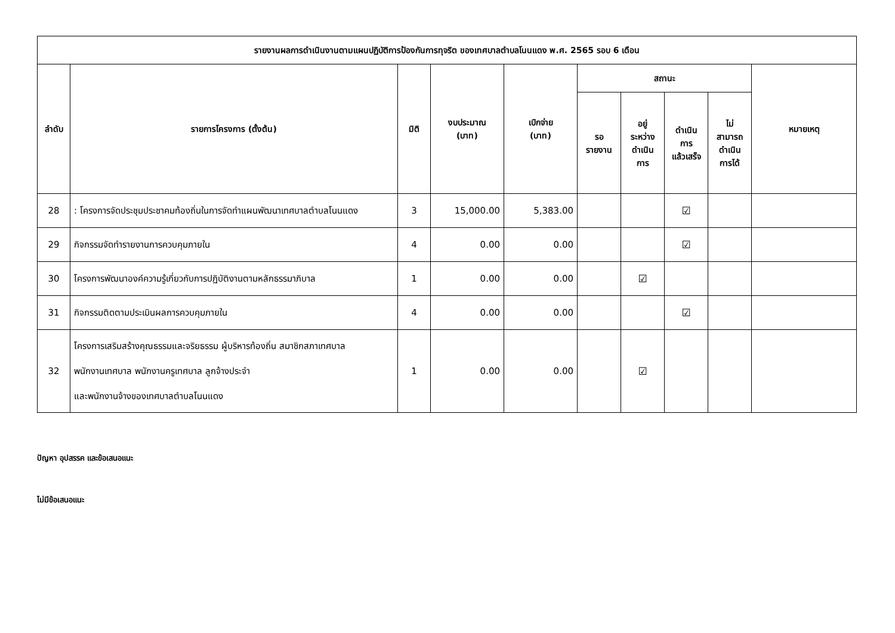| รายงานผลการดำเนินงานตามแผนปฏิบัติการป้องกันการทุจริต ของเทศบาลตำบลโนนแดง พ.ศ. 2565 รอบ 6 เดือน | | | | | | | | | |
| --- | --- | --- | --- | --- | --- | --- | --- | --- | --- |
| ลำดับ | รายการโครงการ (ตั้งต้น) | มิติ | งบประมาณ (บาท) | เบิกจ่าย (บาท) | สถานะ | | | | หมายเหตุ |
| | | | | | รอ รายงาน | อยู่ ระหว่าง ดำเนิน การ | ดำเนิน การ แล้วเสร็จ | ไม่ สามารถ ดำเนิน การได้ | |
| 28 | : โครงการจัดประชุมประชาคมท้องถิ่นในการจัดทำแผนพัฒนาเทศบาลตำบลโนนแดง | 3 | 15,000.00 | 5,383.00 | | | ☑ | | |
| 29 | กิจกรรมจัดทำรายงานการควบคุมภายใน | 4 | 0.00 | 0.00 | | | ☑ | | |
| 30 | โครงการพัฒนาองค์ความรู้เกี่ยวกับการปฏิบัติงานตามหลักธรรมาภิบาล | 1 | 0.00 | 0.00 | | ☑ | | | |
| 31 | กิจกรรมติดตามประเมินผลการควบคุมภายใน | 4 | 0.00 | 0.00 | | | ☑ | | |
| 32 | โครงการเสริมสร้างคุณธรรมและจริยธรรม ผู้บริหารท้องถิ่น สมาชิกสภาเทศบาล พนักงานเทศบาล พนักงานครูเทศบาล ลูกจ้างประจำ และพนักงานจ้างของเทศบาลตำบลโนนแดง | 1 | 0.00 | 0.00 | | ☑ | | | |
ปัญหา อุปสรรค และข้อเสนอแนะ
ไม่มีข้อเสนอแนะ